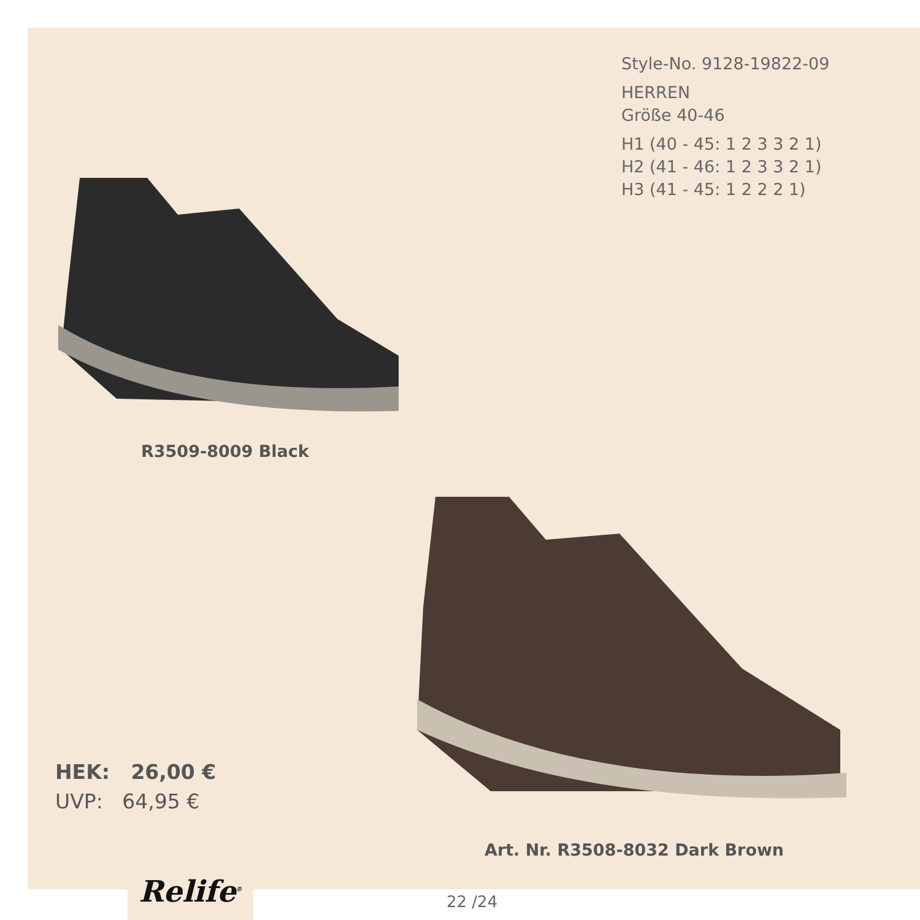Style-No. 9128-19822-09
HERREN
Größe 40-46
H1 (40 - 45: 1 2 3 3 2 1)
H2 (41 - 46: 1 2 3 3 2 1)
H3 (41 - 45: 1 2 2 2 1)
R3509-8009 Black
HEK: 26,00 €
UVP: 64,95 €
Art. Nr. R3508-8032 Dark Brown
Relife<sup>®</sup>
22 /24